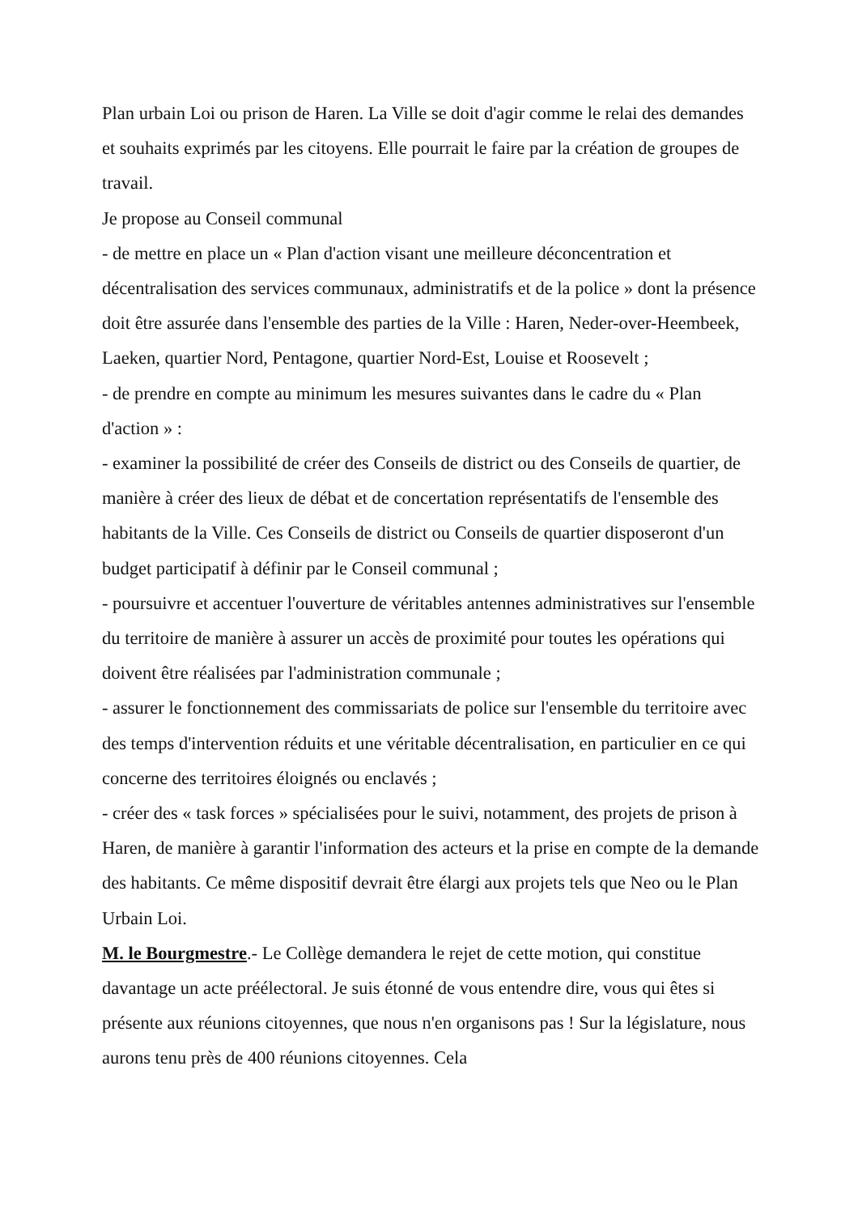Plan urbain Loi ou prison de Haren. La Ville se doit d'agir comme le relai des demandes et souhaits exprimés par les citoyens. Elle pourrait le faire par la création de groupes de travail.
Je propose au Conseil communal
- de mettre en place un « Plan d'action visant une meilleure déconcentration et décentralisation des services communaux, administratifs et de la police » dont la présence doit être assurée dans l'ensemble des parties de la Ville : Haren, Neder-over-Heembeek, Laeken, quartier Nord, Pentagone, quartier Nord-Est, Louise et Roosevelt ;
- de prendre en compte au minimum les mesures suivantes dans le cadre du « Plan d'action » :
- examiner la possibilité de créer des Conseils de district ou des Conseils de quartier, de manière à créer des lieux de débat et de concertation représentatifs de l'ensemble des habitants de la Ville. Ces Conseils de district ou Conseils de quartier disposeront d'un budget participatif à définir par le Conseil communal ;
- poursuivre et accentuer l'ouverture de véritables antennes administratives sur l'ensemble du territoire de manière à assurer un accès de proximité pour toutes les opérations qui doivent être réalisées par l'administration communale ;
- assurer le fonctionnement des commissariats de police sur l'ensemble du territoire avec des temps d'intervention réduits et une véritable décentralisation, en particulier en ce qui concerne des territoires éloignés ou enclavés ;
- créer des « task forces » spécialisées pour le suivi, notamment, des projets de prison à Haren, de manière à garantir l'information des acteurs et la prise en compte de la demande des habitants. Ce même dispositif devrait être élargi aux projets tels que Neo ou le Plan Urbain Loi.
M. le Bourgmestre.- Le Collège demandera le rejet de cette motion, qui constitue davantage un acte préélectoral. Je suis étonné de vous entendre dire, vous qui êtes si présente aux réunions citoyennes, que nous n'en organisons pas ! Sur la législature, nous aurons tenu près de 400 réunions citoyennes. Cela